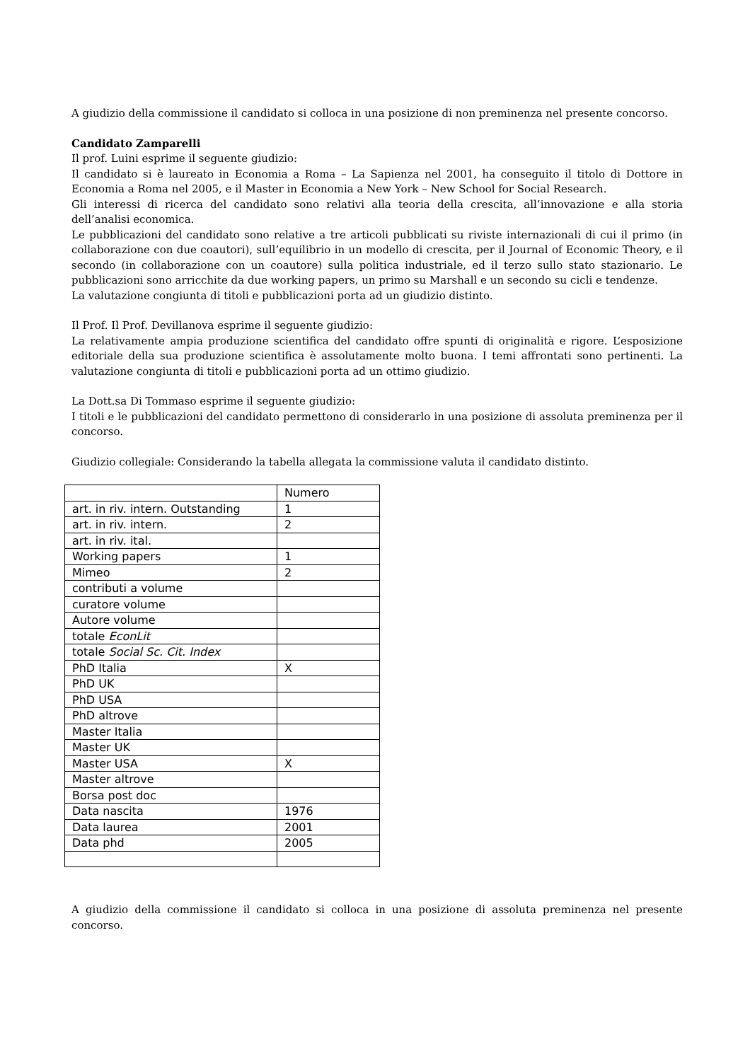A giudizio della commissione il candidato si colloca in una posizione di non preminenza nel presente concorso.
Candidato Zamparelli
Il prof. Luini esprime il seguente giudizio:
Il candidato si è laureato in Economia a Roma – La Sapienza nel 2001, ha conseguito il titolo di Dottore in Economia a Roma nel 2005, e il Master in Economia a New York – New School for Social Research.
Gli interessi di ricerca del candidato sono relativi alla teoria della crescita, all’innovazione e alla storia dell’analisi economica.
Le pubblicazioni del candidato sono relative a tre articoli pubblicati su riviste internazionali di cui il primo (in collaborazione con due coautori), sull’equilibrio in un modello di crescita, per il Journal of Economic Theory, e il secondo (in collaborazione con un coautore) sulla politica industriale, ed il terzo sullo stato stazionario. Le pubblicazioni sono arricchite da due working papers, un primo su Marshall e un secondo su cicli e tendenze.
La valutazione congiunta di titoli e pubblicazioni porta ad un giudizio distinto.
Il Prof. Il Prof. Devillanova esprime il seguente giudizio:
La relativamente ampia produzione scientifica del candidato offre spunti di originalità e rigore. L’esposizione editoriale della sua produzione scientifica è assolutamente molto buona. I temi affrontati sono pertinenti. La valutazione congiunta di titoli e pubblicazioni porta ad un ottimo giudizio.
La Dott.sa Di Tommaso esprime il seguente giudizio:
I titoli e le pubblicazioni del candidato permettono di considerarlo in una posizione di assoluta preminenza per il concorso.
Giudizio collegiale: Considerando la tabella allegata la commissione valuta il candidato distinto.
| | Numero |
| art. in riv. intern. Outstanding | 1 |
| art. in riv. intern. | 2 |
| art. in riv. ital. | |
| Working papers | 1 |
| Mimeo | 2 |
| contributi a volume | |
| curatore volume | |
| Autore volume | |
| totale EconLit | |
| totale Social Sc. Cit. Index | |
| PhD Italia | X |
| PhD UK | |
| PhD USA | |
| PhD altrove | |
| Master Italia | |
| Master UK | |
| Master USA | X |
| Master altrove | |
| Borsa post doc | |
| Data nascita | 1976 |
| Data laurea | 2001 |
| Data phd | 2005 |
A giudizio della commissione il candidato si colloca in una posizione di assoluta preminenza nel presente concorso.